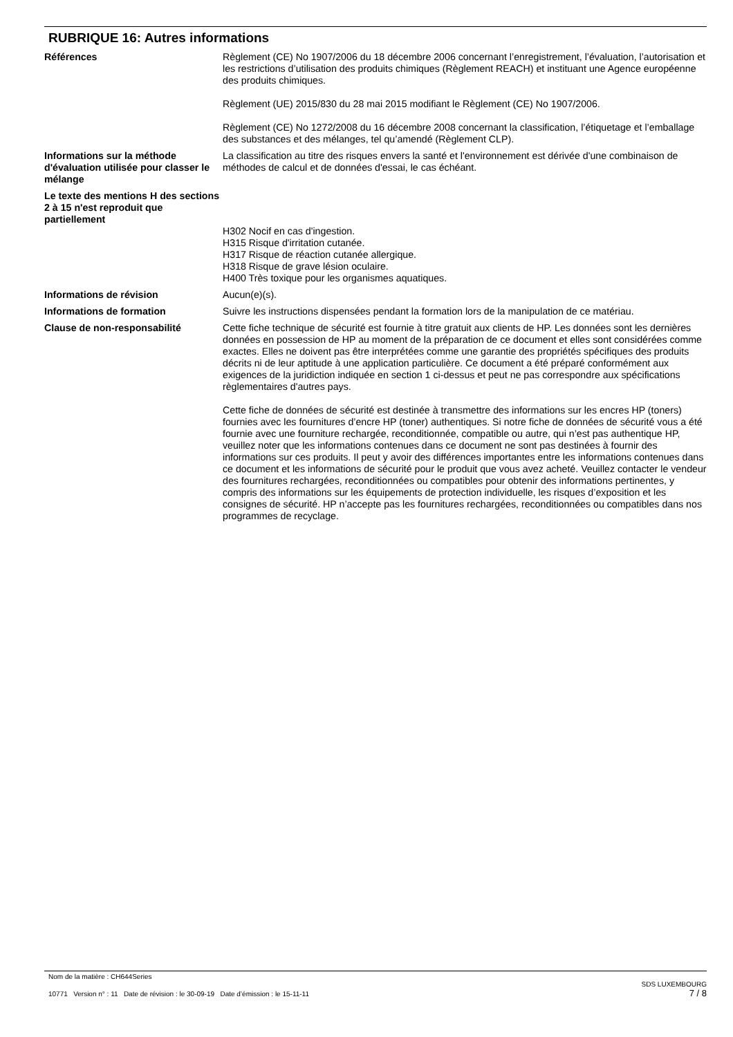RUBRIQUE 16: Autres informations
Références Règlement (CE) No 1907/2006 du 18 décembre 2006 concernant l’enregistrement, l’évaluation, l’autorisation et les restrictions d’utilisation des produits chimiques (Règlement REACH) et instituant une Agence européenne des produits chimiques.
Règlement (UE) 2015/830 du 28 mai 2015 modifiant le Règlement (CE) No 1907/2006.
Règlement (CE) No 1272/2008 du 16 décembre 2008 concernant la classification, l’étiquetage et l’emballage des substances et des mélanges, tel qu’amendé (Règlement CLP).
Informations sur la méthode d'évaluation utilisée pour classer le mélange
La classification au titre des risques envers la santé et l'environnement est dérivée d'une combinaison de méthodes de calcul et de données d'essai, le cas échéant.
Le texte des mentions H des sections 2 à 15 n'est reproduit que partiellement
H302 Nocif en cas d'ingestion.
H315 Risque d'irritation cutanée.
H317 Risque de réaction cutanée allergique.
H318 Risque de grave lésion oculaire.
H400 Très toxique pour les organismes aquatiques.
Informations de révision Aucun(e)(s).
Informations de formation Suivre les instructions dispensées pendant la formation lors de la manipulation de ce matériau.
Clause de non-responsabilité Cette fiche technique de sécurité est fournie à titre gratuit aux clients de HP. Les données sont les dernières données en possession de HP au moment de la préparation de ce document et elles sont considérées comme exactes. Elles ne doivent pas être interprétées comme une garantie des propriétés spécifiques des produits décrits ni de leur aptitude à une application particulière. Ce document a été préparé conformément aux exigences de la juridiction indiquée en section 1 ci-dessus et peut ne pas correspondre aux spécifications règlementaires d'autres pays.
Cette fiche de données de sécurité est destinée à transmettre des informations sur les encres HP (toners) fournies avec les fournitures d’encre HP (toner) authentiques. Si notre fiche de données de sécurité vous a été fournie avec une fourniture rechargée, reconditionnée, compatible ou autre, qui n’est pas authentique HP, veuillez noter que les informations contenues dans ce document ne sont pas destinées à fournir des informations sur ces produits. Il peut y avoir des différences importantes entre les informations contenues dans ce document et les informations de sécurité pour le produit que vous avez acheté. Veuillez contacter le vendeur des fournitures rechargées, reconditionnées ou compatibles pour obtenir des informations pertinentes, y compris des informations sur les équipements de protection individuelle, les risques d’exposition et les consignes de sécurité. HP n’accepte pas les fournitures rechargées, reconditionnées ou compatibles dans nos programmes de recyclage.
Nom de la matière : CH644Series
10771 Version n° : 11 Date de révision : le 30-09-19 Date d’émission : le 15-11-11
SDS LUXEMBOURG
7 / 8